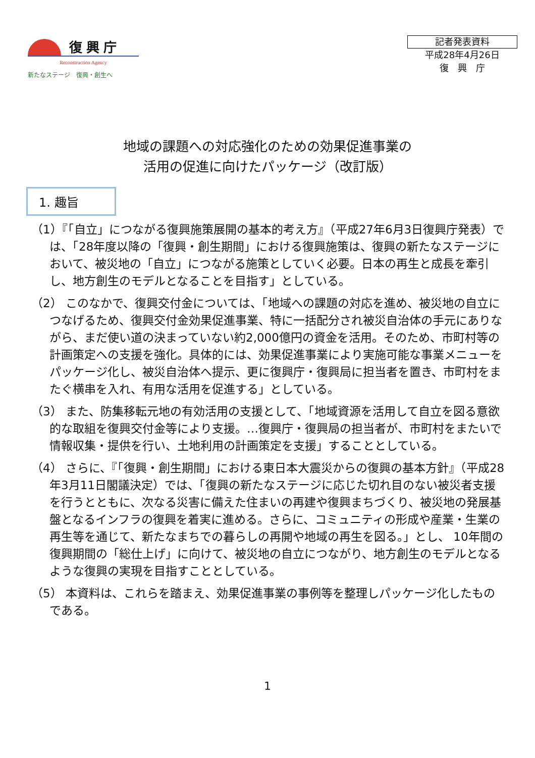復興庁
Reconstruction Agency
新たなステージ　復興・創生へ
記者発表資料
平成28年4月26日
復　興　庁
地域の課題への対応強化のための効果促進事業の
活用の促進に向けたパッケージ（改訂版）
1. 趣旨
（1）『「自立」につながる復興施策展開の基本的考え方』（平成27年6月3日復興庁発表）では、「28年度以降の「復興・創生期間」における復興施策は、復興の新たなステージにおいて、被災地の「自立」につながる施策としていく必要。日本の再生と成長を牽引し、地方創生のモデルとなることを目指す」としている。
（2） このなかで、復興交付金については、「地域への課題の対応を進め、被災地の自立につなげるため、復興交付金効果促進事業、特に一括配分され被災自治体の手元にありながら、まだ使い道の決まっていない約2,000億円の資金を活用。そのため、市町村等の計画策定への支援を強化。具体的には、効果促進事業により実施可能な事業メニューをパッケージ化し、被災自治体へ提示、更に復興庁・復興局に担当者を置き、市町村をまたぐ横串を入れ、有用な活用を促進する」としている。
（3） また、防集移転元地の有効活用の支援として、「地域資源を活用して自立を図る意欲的な取組を復興交付金等により支援。…復興庁・復興局の担当者が、市町村をまたいで情報収集・提供を行い、土地利用の計画策定を支援」することとしている。
（4） さらに、『「復興・創生期間」における東日本大震災からの復興の基本方針』（平成28年3月11日閣議決定）では、「復興の新たなステージに応じた切れ目のない被災者支援を行うとともに、次なる災害に備えた住まいの再建や復興まちづくり、被災地の発展基盤となるインフラの復興を着実に進める。さらに、コミュニティの形成や産業・生業の再生等を通じて、新たなまちでの暮らしの再開や地域の再生を図る。」とし、 10年間の復興期間の「総仕上げ」に向けて、被災地の自立につながり、地方創生のモデルとなるような復興の実現を目指すこととしている。
（5） 本資料は、これらを踏まえ、効果促進事業の事例等を整理しパッケージ化したものである。
1